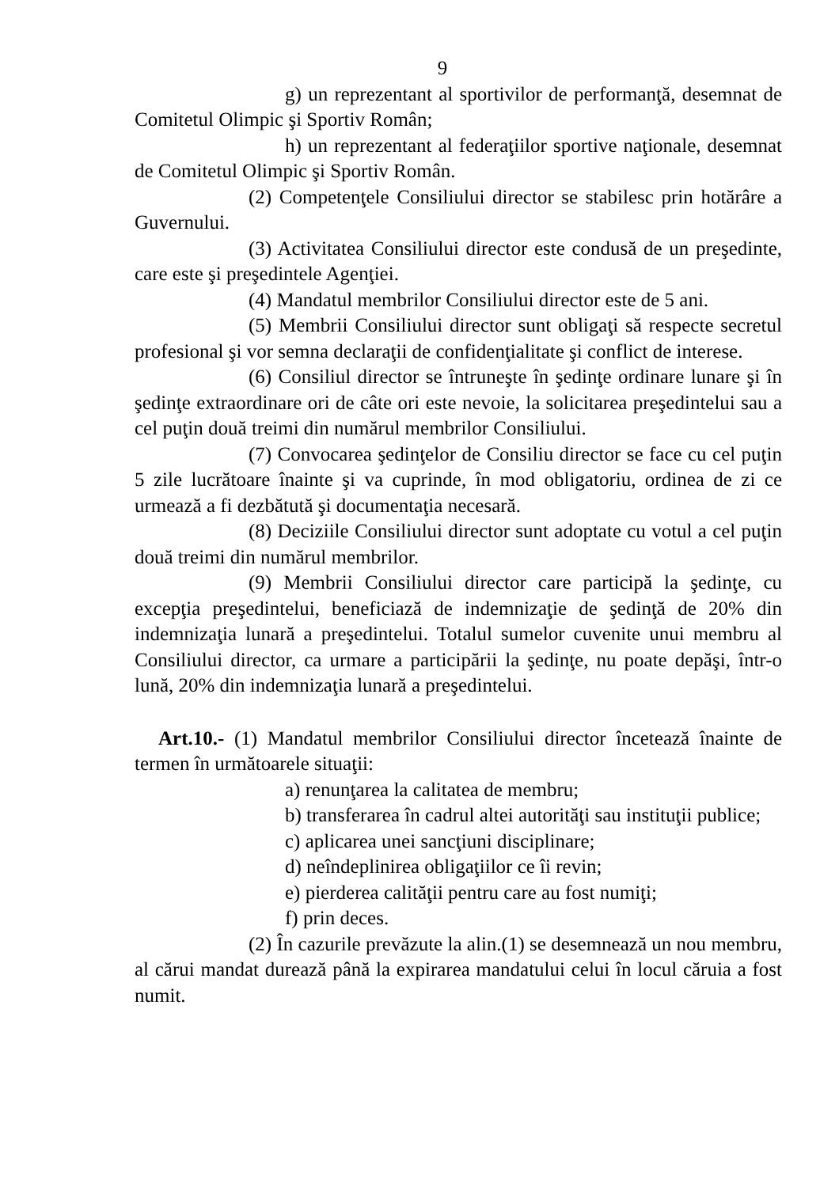9
g) un reprezentant al sportivilor de performanţă, desemnat de Comitetul Olimpic şi Sportiv Român;
h) un reprezentant al federaţiilor sportive naţionale, desemnat de Comitetul Olimpic şi Sportiv Român.
(2) Competenţele Consiliului director se stabilesc prin hotărâre a Guvernului.
(3) Activitatea Consiliului director este condusă de un preşedinte, care este şi preşedintele Agenţiei.
(4) Mandatul membrilor Consiliului director este de 5 ani.
(5) Membrii Consiliului director sunt obligaţi să respecte secretul profesional şi vor semna declaraţii de confidenţialitate şi conflict de interese.
(6) Consiliul director se întruneşte în şedinţe ordinare lunare şi în şedinţe extraordinare ori de câte ori este nevoie, la solicitarea preşedintelui sau a cel puţin două treimi din numărul membrilor Consiliului.
(7) Convocarea şedinţelor de Consiliu director se face cu cel puţin 5 zile lucrătoare înainte şi va cuprinde, în mod obligatoriu, ordinea de zi ce urmează a fi dezbătută şi documentaţia necesară.
(8) Deciziile Consiliului director sunt adoptate cu votul a cel puţin două treimi din numărul membrilor.
(9) Membrii Consiliului director care participă la şedinţe, cu excepţia preşedintelui, beneficiază de indemnizaţie de şedinţă de 20% din indemnizaţia lunară a preşedintelui. Totalul sumelor cuvenite unui membru al Consiliului director, ca urmare a participării la şedinţe, nu poate depăşi, într-o lună, 20% din indemnizaţia lunară a preşedintelui.
Art.10.- (1) Mandatul membrilor Consiliului director încetează înainte de termen în următoarele situaţii:
a) renunţarea la calitatea de membru;
b) transferarea în cadrul altei autorităţi sau instituţii publice;
c) aplicarea unei sancţiuni disciplinare;
d) neîndeplinirea obligaţiilor ce îi revin;
e) pierderea calităţii pentru care au fost numiţi;
f) prin deces.
(2) În cazurile prevăzute la alin.(1) se desemnează un nou membru, al cărui mandat durează până la expirarea mandatului celui în locul căruia a fost numit.